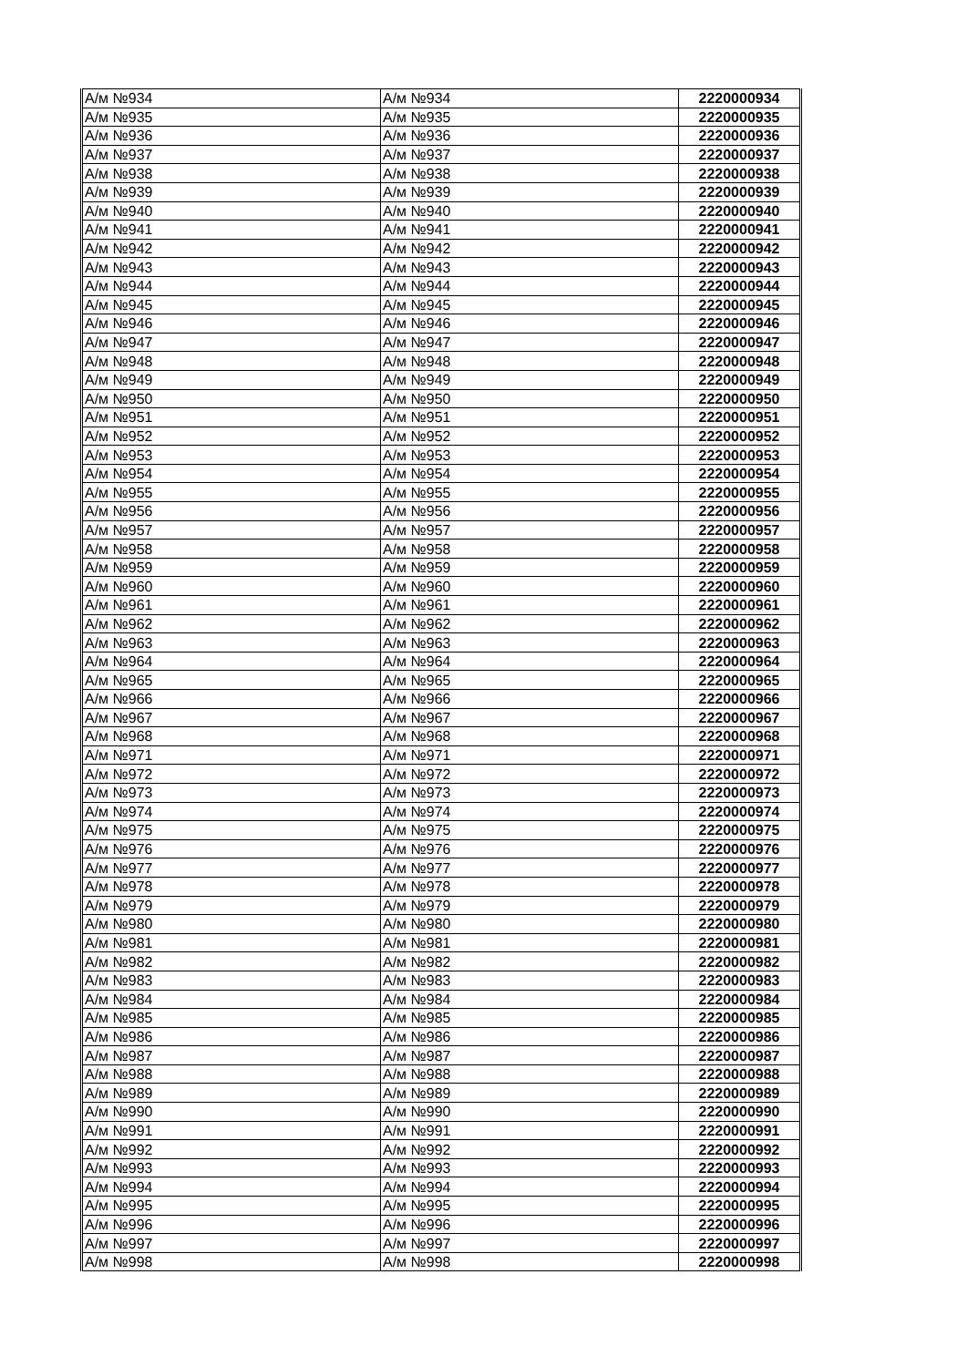| А/м №934 | А/м №934 | 2220000934 |
| А/м №935 | А/м №935 | 2220000935 |
| А/м №936 | А/м №936 | 2220000936 |
| А/м №937 | А/м №937 | 2220000937 |
| А/м №938 | А/м №938 | 2220000938 |
| А/м №939 | А/м №939 | 2220000939 |
| А/м №940 | А/м №940 | 2220000940 |
| А/м №941 | А/м №941 | 2220000941 |
| А/м №942 | А/м №942 | 2220000942 |
| А/м №943 | А/м №943 | 2220000943 |
| А/м №944 | А/м №944 | 2220000944 |
| А/м №945 | А/м №945 | 2220000945 |
| А/м №946 | А/м №946 | 2220000946 |
| А/м №947 | А/м №947 | 2220000947 |
| А/м №948 | А/м №948 | 2220000948 |
| А/м №949 | А/м №949 | 2220000949 |
| А/м №950 | А/м №950 | 2220000950 |
| А/м №951 | А/м №951 | 2220000951 |
| А/м №952 | А/м №952 | 2220000952 |
| А/м №953 | А/м №953 | 2220000953 |
| А/м №954 | А/м №954 | 2220000954 |
| А/м №955 | А/м №955 | 2220000955 |
| А/м №956 | А/м №956 | 2220000956 |
| А/м №957 | А/м №957 | 2220000957 |
| А/м №958 | А/м №958 | 2220000958 |
| А/м №959 | А/м №959 | 2220000959 |
| А/м №960 | А/м №960 | 2220000960 |
| А/м №961 | А/м №961 | 2220000961 |
| А/м №962 | А/м №962 | 2220000962 |
| А/м №963 | А/м №963 | 2220000963 |
| А/м №964 | А/м №964 | 2220000964 |
| А/м №965 | А/м №965 | 2220000965 |
| А/м №966 | А/м №966 | 2220000966 |
| А/м №967 | А/м №967 | 2220000967 |
| А/м №968 | А/м №968 | 2220000968 |
| А/м №971 | А/м №971 | 2220000971 |
| А/м №972 | А/м №972 | 2220000972 |
| А/м №973 | А/м №973 | 2220000973 |
| А/м №974 | А/м №974 | 2220000974 |
| А/м №975 | А/м №975 | 2220000975 |
| А/м №976 | А/м №976 | 2220000976 |
| А/м №977 | А/м №977 | 2220000977 |
| А/м №978 | А/м №978 | 2220000978 |
| А/м №979 | А/м №979 | 2220000979 |
| А/м №980 | А/м №980 | 2220000980 |
| А/м №981 | А/м №981 | 2220000981 |
| А/м №982 | А/м №982 | 2220000982 |
| А/м №983 | А/м №983 | 2220000983 |
| А/м №984 | А/м №984 | 2220000984 |
| А/м №985 | А/м №985 | 2220000985 |
| А/м №986 | А/м №986 | 2220000986 |
| А/м №987 | А/м №987 | 2220000987 |
| А/м №988 | А/м №988 | 2220000988 |
| А/м №989 | А/м №989 | 2220000989 |
| А/м №990 | А/м №990 | 2220000990 |
| А/м №991 | А/м №991 | 2220000991 |
| А/м №992 | А/м №992 | 2220000992 |
| А/м №993 | А/м №993 | 2220000993 |
| А/м №994 | А/м №994 | 2220000994 |
| А/м №995 | А/м №995 | 2220000995 |
| А/м №996 | А/м №996 | 2220000996 |
| А/м №997 | А/м №997 | 2220000997 |
| А/м №998 | А/м №998 | 2220000998 |